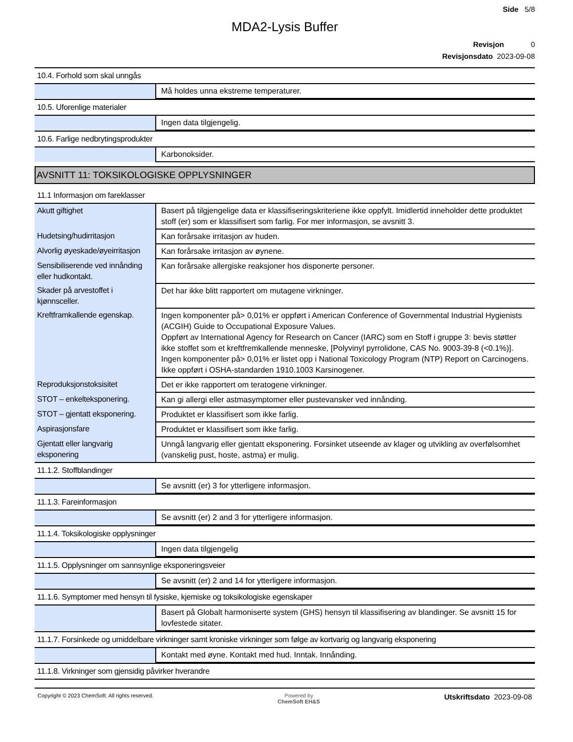Side 5/8
MDA2-Lysis Buffer
Revisjon 0
Revisjonsdato 2023-09-08
10.4. Forhold som skal unngås
| | Må holdes unna ekstreme temperaturer. |
10.5. Uforenlige materialer
| | Ingen data tilgjengelig. |
10.6. Farlige nedbrytingsprodukter
| | Karbonoksider. |
AVSNITT 11: TOKSIKOLOGISKE OPPLYSNINGER
11.1 Informasjon om fareklasser
| Akutt giftighet | Basert på tilgjengelige data er klassifiseringskriteriene ikke oppfylt. Imidlertid inneholder dette produktet stoff (er) som er klassifisert som farlig. For mer informasjon, se avsnitt 3. |
| Hudetsing/hudirritasjon | Kan forårsake irritasjon av huden. |
| Alvorlig øyeskade/øyeirritasjon | Kan forårsake irritasjon av øynene. |
| Sensibiliserende ved innånding eller hudkontakt. | Kan forårsake allergiske reaksjoner hos disponerte personer. |
| Skader på arvestoffet i kjønnsceller. | Det har ikke blitt rapportert om mutagene virkninger. |
| Kreftframkallende egenskap. | Ingen komponenter på> 0,01% er oppført i American Conference of Governmental Industrial Hygienists (ACGIH) Guide to Occupational Exposure Values. Oppført av International Agency for Research on Cancer (IARC) som en Stoff i gruppe 3: bevis støtter ikke stoffet som et kreftfremkallende menneske, [Polyvinyl pyrrolidone, CAS No. 9003-39-8 (<0.1%)]. Ingen komponenter på> 0,01% er listet opp i National Toxicology Program (NTP) Report on Carcinogens. Ikke oppført i OSHA-standarden 1910.1003 Karsinogener. |
| Reproduksjonstoksisitet | Det er ikke rapportert om teratogene virkninger. |
| STOT – enkelteksponering. | Kan gi allergi eller astmasymptomer eller pustevansker ved innånding. |
| STOT – gjentatt eksponering. | Produktet er klassifisert som ikke farlig. |
| Aspirasjonsfare | Produktet er klassifisert som ikke farlig. |
| Gjentatt eller langvarig eksponering | Unngå langvarig eller gjentatt eksponering. Forsinket utseende av klager og utvikling av overfølsomhet (vanskelig pust, hoste, astma) er mulig. |
11.1.2. Stoffblandinger
| | Se avsnitt (er) 3 for ytterligere informasjon. |
11.1.3. Fareinformasjon
| | Se avsnitt (er) 2 and 3 for ytterligere informasjon. |
11.1.4. Toksikologiske opplysninger
| | Ingen data tilgjengelig |
11.1.5. Opplysninger om sannsynlige eksponeringsveier
| | Se avsnitt (er) 2 and 14 for ytterligere informasjon. |
11.1.6. Symptomer med hensyn til fysiske, kjemiske og toksikologiske egenskaper
| | Basert på Globalt harmoniserte system (GHS) hensyn til klassifisering av blandinger. Se avsnitt 15 for lovfestede sitater. |
11.1.7. Forsinkede og umiddelbare virkninger samt kroniske virkninger som følge av kortvarig og langvarig eksponering
| | Kontakt med øyne. Kontakt med hud. Inntak. Innånding. |
11.1.8. Virkninger som gjensidig påvirker hverandre
Copyright © 2023 ChemSoft. All rights reserved. Powered by
ChemSoft EH&S Utskriftsdato 2023-09-08